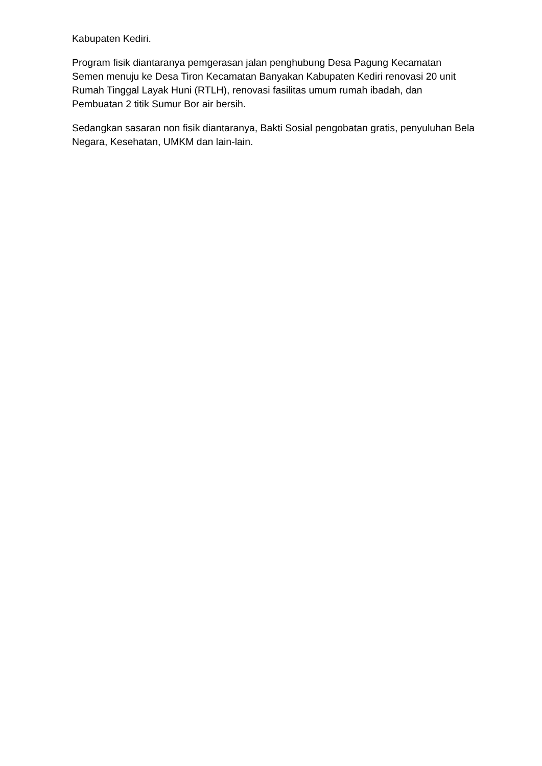Kabupaten Kediri.
Program fisik diantaranya pemgerasan jalan penghubung Desa Pagung Kecamatan Semen menuju ke Desa Tiron Kecamatan Banyakan Kabupaten Kediri renovasi 20 unit Rumah Tinggal Layak Huni (RTLH), renovasi fasilitas umum rumah ibadah, dan Pembuatan 2 titik Sumur Bor air bersih.
Sedangkan sasaran non fisik diantaranya, Bakti Sosial pengobatan gratis, penyuluhan Bela Negara, Kesehatan, UMKM dan lain-lain.